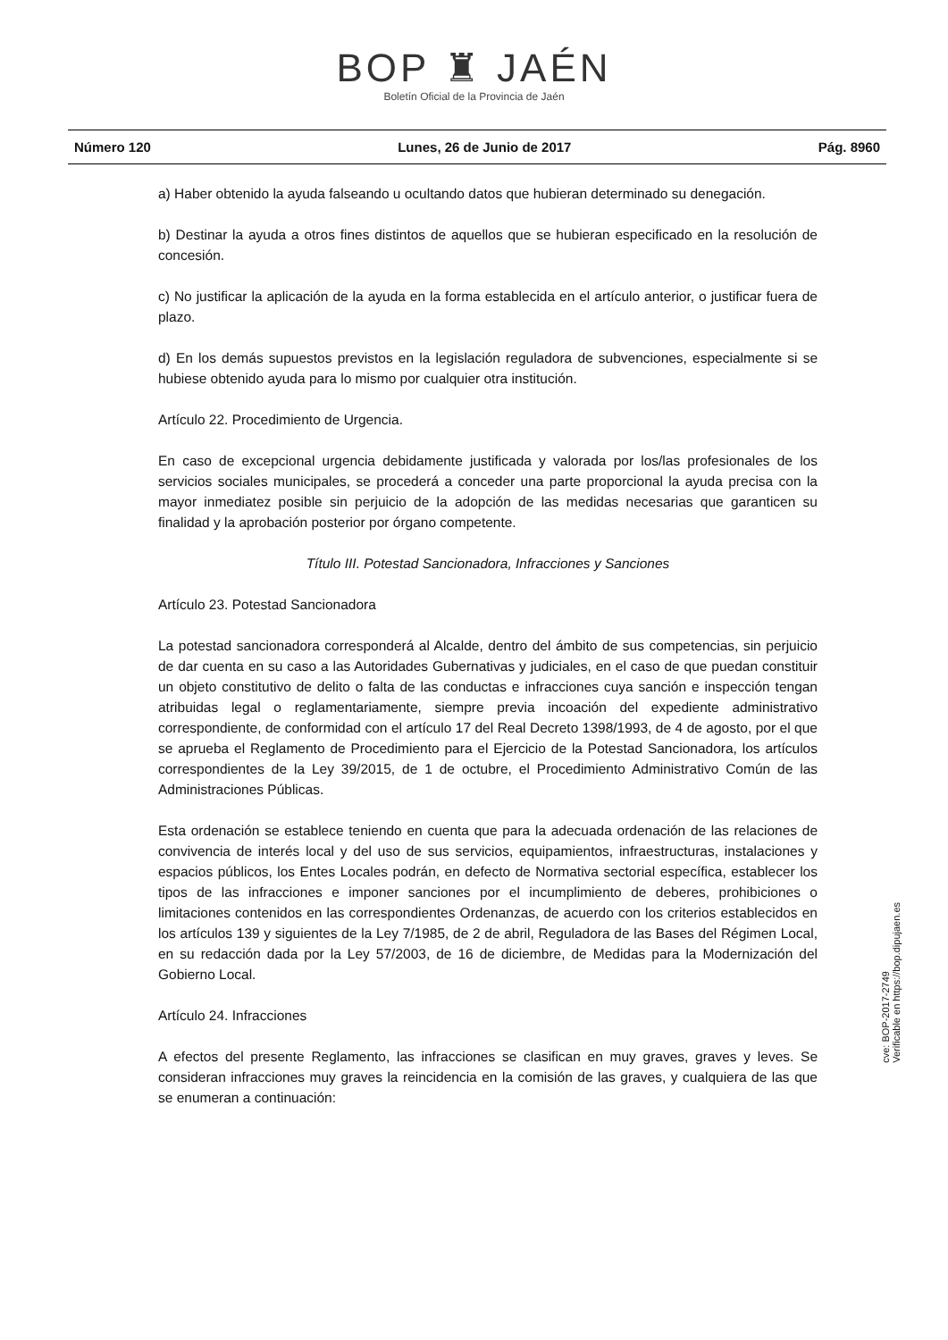BOP ♜ JAÉN
Boletín Oficial de la Provincia de Jaén
Número 120 Lunes, 26 de Junio de 2017 Pág. 8960
a) Haber obtenido la ayuda falseando u ocultando datos que hubieran determinado su denegación.
b) Destinar la ayuda a otros fines distintos de aquellos que se hubieran especificado en la resolución de concesión.
c) No justificar la aplicación de la ayuda en la forma establecida en el artículo anterior, o justificar fuera de plazo.
d) En los demás supuestos previstos en la legislación reguladora de subvenciones, especialmente si se hubiese obtenido ayuda para lo mismo por cualquier otra institución.
Artículo 22. Procedimiento de Urgencia.
En caso de excepcional urgencia debidamente justificada y valorada por los/las profesionales de los servicios sociales municipales, se procederá a conceder una parte proporcional la ayuda precisa con la mayor inmediatez posible sin perjuicio de la adopción de las medidas necesarias que garanticen su finalidad y la aprobación posterior por órgano competente.
Título III. Potestad Sancionadora, Infracciones y Sanciones
Artículo 23. Potestad Sancionadora
La potestad sancionadora corresponderá al Alcalde, dentro del ámbito de sus competencias, sin perjuicio de dar cuenta en su caso a las Autoridades Gubernativas y judiciales, en el caso de que puedan constituir un objeto constitutivo de delito o falta de las conductas e infracciones cuya sanción e inspección tengan atribuidas legal o reglamentariamente, siempre previa incoación del expediente administrativo correspondiente, de conformidad con el artículo 17 del Real Decreto 1398/1993, de 4 de agosto, por el que se aprueba el Reglamento de Procedimiento para el Ejercicio de la Potestad Sancionadora, los artículos correspondientes de la Ley 39/2015, de 1 de octubre, el Procedimiento Administrativo Común de las Administraciones Públicas.
Esta ordenación se establece teniendo en cuenta que para la adecuada ordenación de las relaciones de convivencia de interés local y del uso de sus servicios, equipamientos, infraestructuras, instalaciones y espacios públicos, los Entes Locales podrán, en defecto de Normativa sectorial específica, establecer los tipos de las infracciones e imponer sanciones por el incumplimiento de deberes, prohibiciones o limitaciones contenidos en las correspondientes Ordenanzas, de acuerdo con los criterios establecidos en los artículos 139 y siguientes de la Ley 7/1985, de 2 de abril, Reguladora de las Bases del Régimen Local, en su redacción dada por la Ley 57/2003, de 16 de diciembre, de Medidas para la Modernización del Gobierno Local.
Artículo 24. Infracciones
A efectos del presente Reglamento, las infracciones se clasifican en muy graves, graves y leves. Se consideran infracciones muy graves la reincidencia en la comisión de las graves, y cualquiera de las que se enumeran a continuación:
cve: BOP-2017-2749
Verificable en https://bop.dipujaen.es